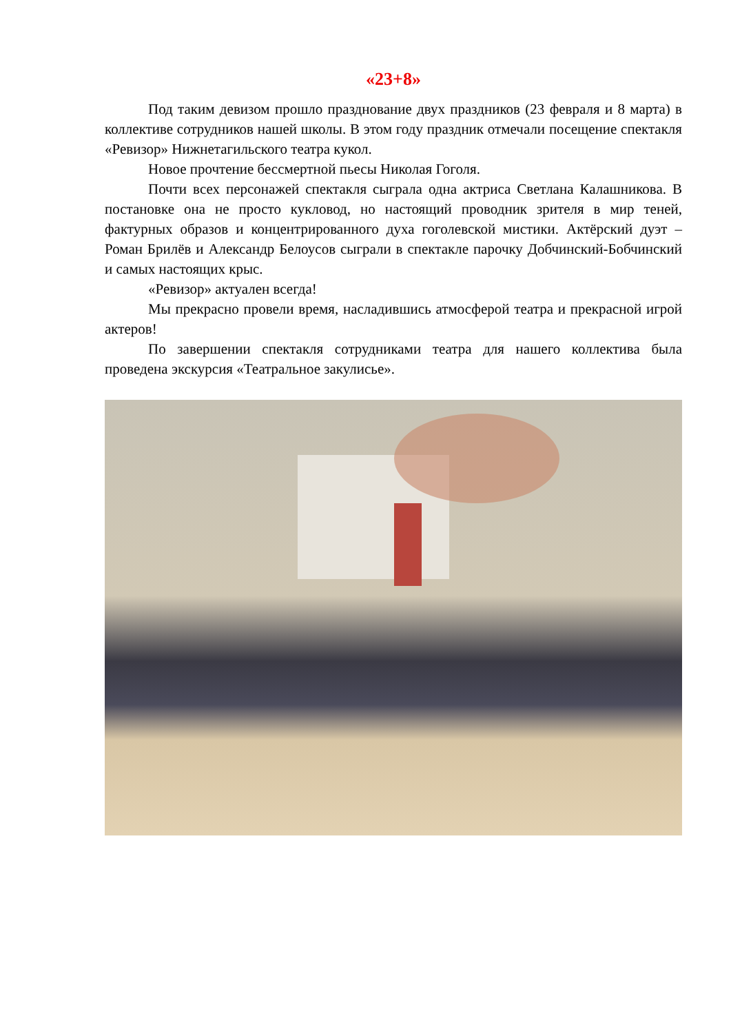«23+8»
Под таким девизом прошло празднование двух праздников (23 февраля и 8 марта) в коллективе сотрудников нашей школы. В этом году праздник отмечали посещение спектакля «Ревизор» Нижнетагильского театра кукол.
Новое прочтение бессмертной пьесы Николая Гоголя.
Почти всех персонажей спектакля сыграла одна актриса Светлана Калашникова. В постановке она не просто кукловод, но настоящий проводник зрителя в мир теней, фактурных образов и концентрированного духа гоголевской мистики. Актёрский дуэт – Роман Брилёв и Александр Белоусов сыграли в спектакле парочку Добчинский-Бобчинский и самых настоящих крыс.
«Ревизор» актуален всегда!
Мы прекрасно провели время, насладившись атмосферой театра и прекрасной игрой актеров!
По завершении спектакля сотрудниками театра для нашего коллектива была проведена экскурсия «Театральное закулисье».